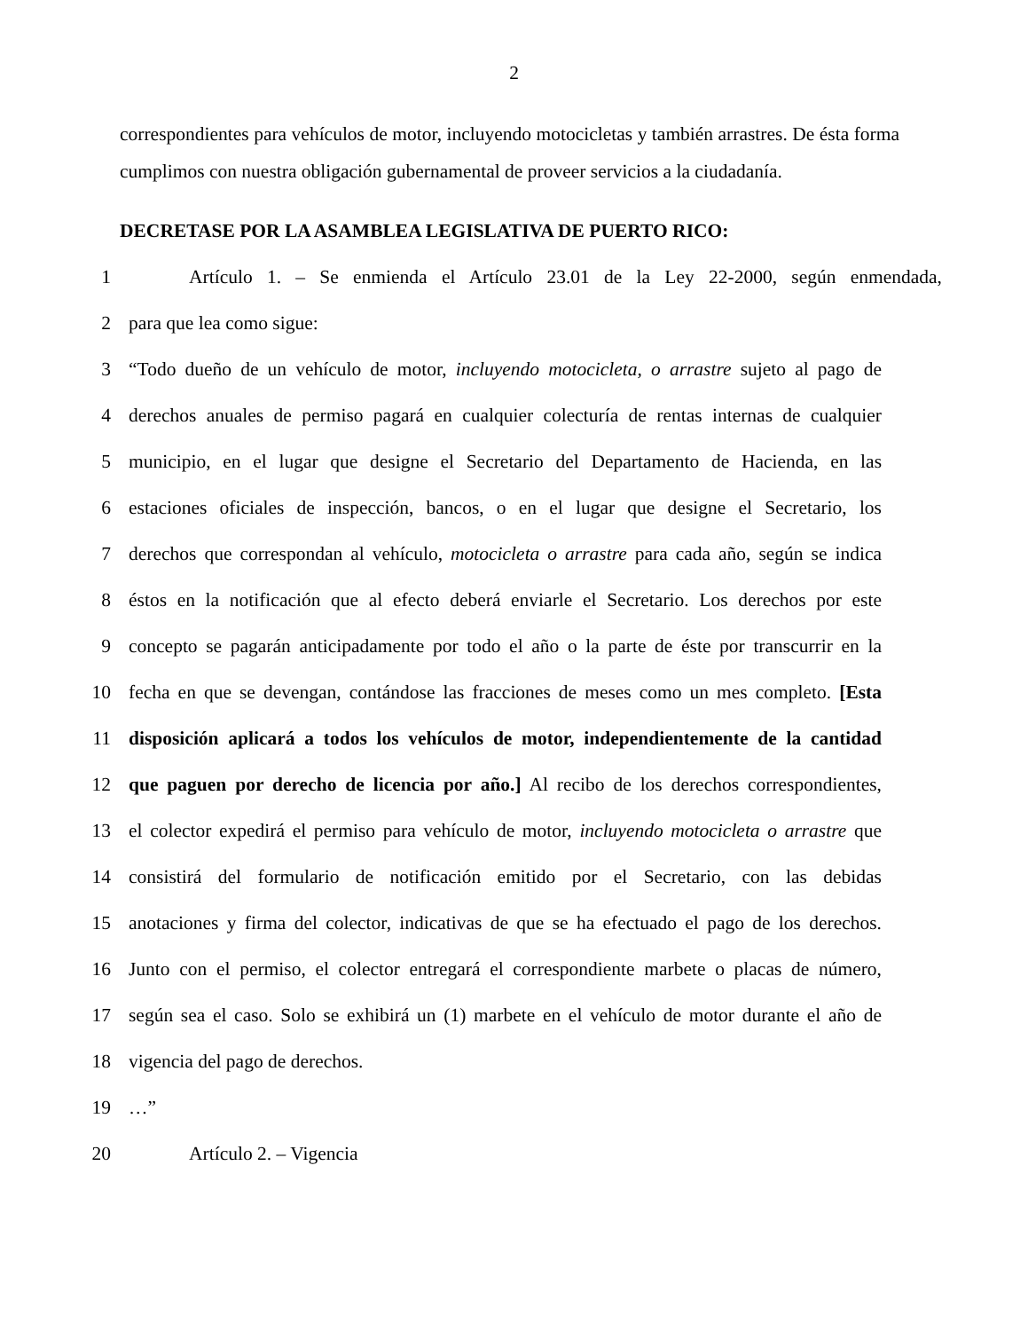2
correspondientes para vehículos de motor, incluyendo motocicletas y también arrastres. De ésta forma cumplimos con nuestra obligación gubernamental de proveer servicios a la ciudadanía.
DECRETASE POR LA ASAMBLEA LEGISLATIVA DE PUERTO RICO:
1 Artículo 1. – Se enmienda el Artículo 23.01 de la Ley 22-2000, según enmendada,
2 para que lea como sigue:
3 “Todo dueño de un vehículo de motor, incluyendo motocicleta, o arrastre sujeto al pago de
4 derechos anuales de permiso pagará en cualquier colecturía de rentas internas de cualquier
5 municipio, en el lugar que designe el Secretario del Departamento de Hacienda, en las
6 estaciones oficiales de inspección, bancos, o en el lugar que designe el Secretario, los
7 derechos que correspondan al vehículo, motocicleta o arrastre para cada año, según se indica
8 éstos en la notificación que al efecto deberá enviarle el Secretario. Los derechos por este
9 concepto se pagarán anticipadamente por todo el año o la parte de éste por transcurrir en la
10 fecha en que se devengan, contándose las fracciones de meses como un mes completo. [Esta
11 disposición aplicará a todos los vehículos de motor, independientemente de la cantidad
12 que paguen por derecho de licencia por año.] Al recibo de los derechos correspondientes,
13 el colector expedirá el permiso para vehículo de motor, incluyendo motocicleta o arrastre que
14 consistirá del formulario de notificación emitido por el Secretario, con las debidas
15 anotaciones y firma del colector, indicativas de que se ha efectuado el pago de los derechos.
16 Junto con el permiso, el colector entregará el correspondiente marbete o placas de número,
17 según sea el caso. Solo se exhibirá un (1) marbete en el vehículo de motor durante el año de
18 vigencia del pago de derechos.
19 …”
20 Artículo 2. – Vigencia